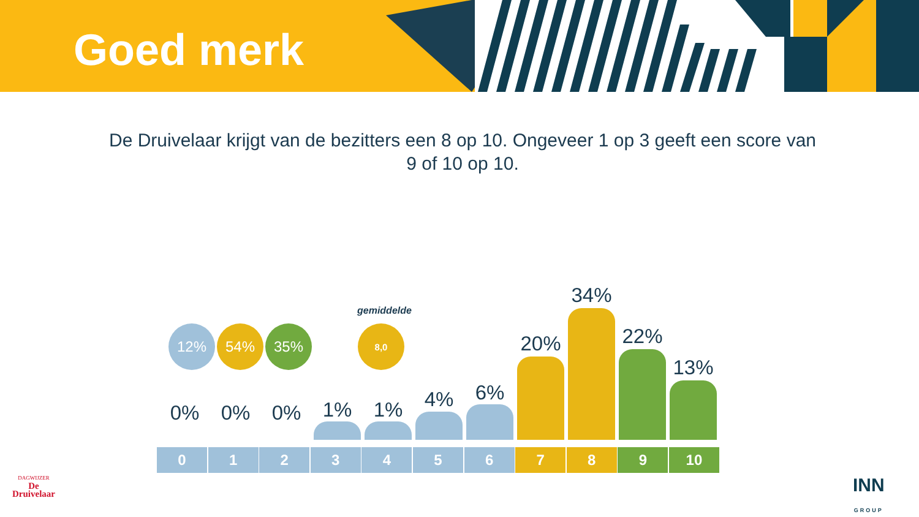Goed merk
De Druivelaar krijgt van de bezitters een 8 op 10. Ongeveer 1 op 3 geeft een score van 9 of 10 op 10.
12% 54% 35%
gemiddelde
8,0
0% 0% 0% 1% 1% 4% 6%
20%
34%
22%
13%
0 1 2 3 4 5 6 7 8 9 10
DAGWIJZER
De
Druivelaar
INN
GROUP